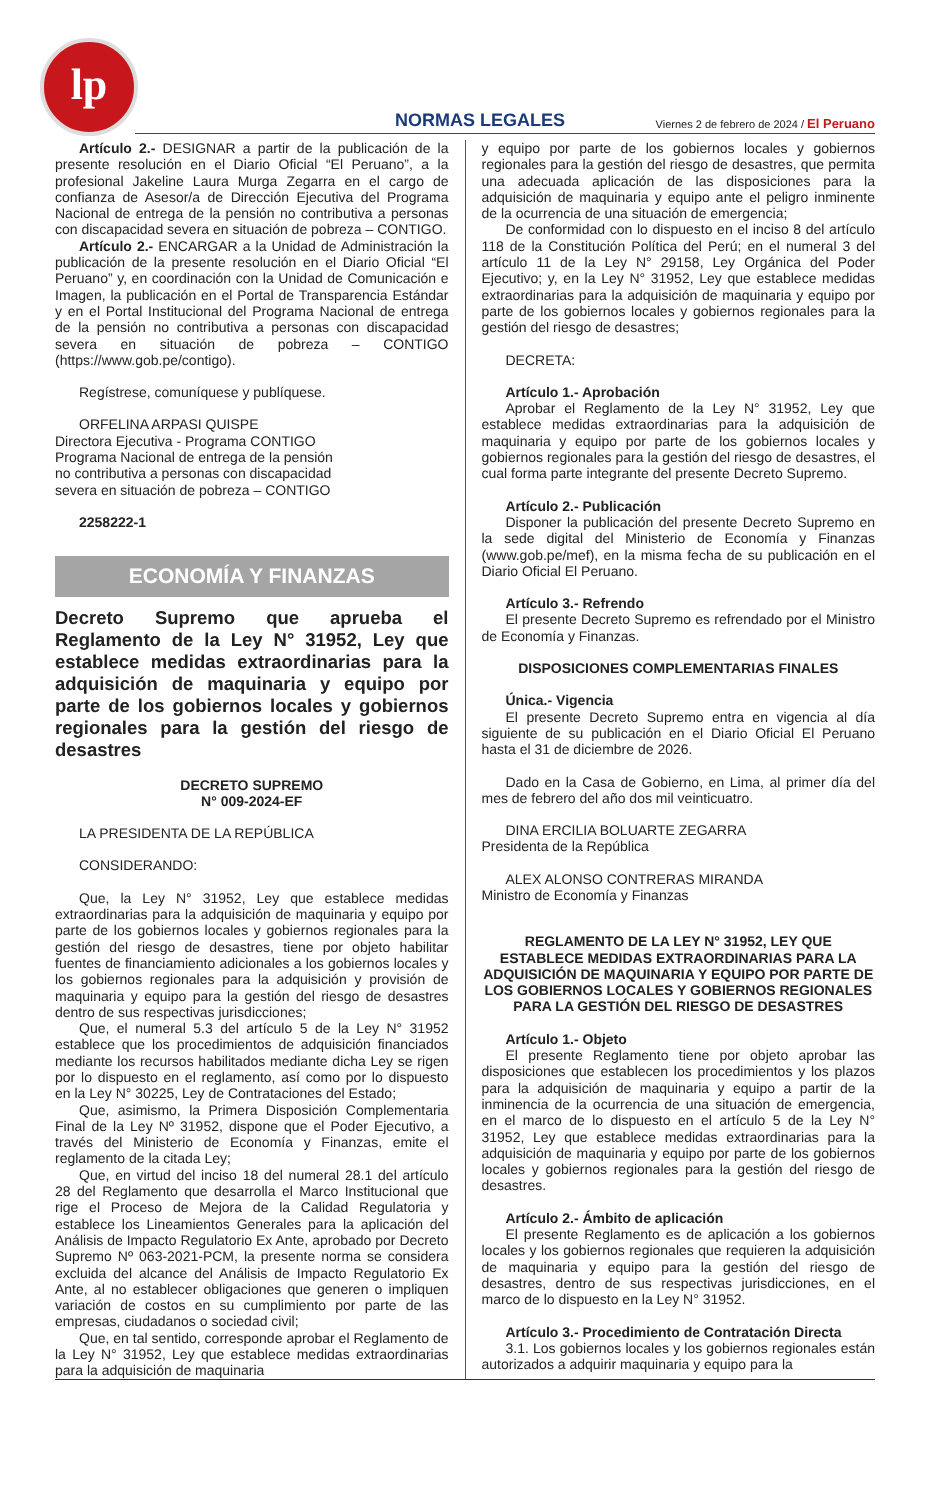lp
NORMAS LEGALES Viernes 2 de febrero de 2024 / El Peruano
Artículo 2.- DESIGNAR a partir de la publicación de la presente resolución en el Diario Oficial “El Peruano”, a la profesional Jakeline Laura Murga Zegarra en el cargo de confianza de Asesor/a de Dirección Ejecutiva del Programa Nacional de entrega de la pensión no contributiva a personas con discapacidad severa en situación de pobreza – CONTIGO.
Artículo 2.- ENCARGAR a la Unidad de Administración la publicación de la presente resolución en el Diario Oficial “El Peruano” y, en coordinación con la Unidad de Comunicación e Imagen, la publicación en el Portal de Transparencia Estándar y en el Portal Institucional del Programa Nacional de entrega de la pensión no contributiva a personas con discapacidad severa en situación de pobreza – CONTIGO (https://www.gob.pe/contigo).
Regístrese, comuníquese y publíquese.
ORFELINA ARPASI QUISPE
Directora Ejecutiva - Programa CONTIGO
Programa Nacional de entrega de la pensión
no contributiva a personas con discapacidad
severa en situación de pobreza – CONTIGO
2258222-1
ECONOMÍA Y FINANZAS
Decreto Supremo que aprueba el Reglamento de la Ley N° 31952, Ley que establece medidas extraordinarias para la adquisición de maquinaria y equipo por parte de los gobiernos locales y gobiernos regionales para la gestión del riesgo de desastres
DECRETO SUPREMO
N° 009-2024-EF
LA PRESIDENTA DE LA REPÚBLICA
CONSIDERANDO:
Que, la Ley N° 31952, Ley que establece medidas extraordinarias para la adquisición de maquinaria y equipo por parte de los gobiernos locales y gobiernos regionales para la gestión del riesgo de desastres, tiene por objeto habilitar fuentes de financiamiento adicionales a los gobiernos locales y los gobiernos regionales para la adquisición y provisión de maquinaria y equipo para la gestión del riesgo de desastres dentro de sus respectivas jurisdicciones;
Que, el numeral 5.3 del artículo 5 de la Ley N° 31952 establece que los procedimientos de adquisición financiados mediante los recursos habilitados mediante dicha Ley se rigen por lo dispuesto en el reglamento, así como por lo dispuesto en la Ley N° 30225, Ley de Contrataciones del Estado;
Que, asimismo, la Primera Disposición Complementaria Final de la Ley Nº 31952, dispone que el Poder Ejecutivo, a través del Ministerio de Economía y Finanzas, emite el reglamento de la citada Ley;
Que, en virtud del inciso 18 del numeral 28.1 del artículo 28 del Reglamento que desarrolla el Marco Institucional que rige el Proceso de Mejora de la Calidad Regulatoria y establece los Lineamientos Generales para la aplicación del Análisis de Impacto Regulatorio Ex Ante, aprobado por Decreto Supremo Nº 063-2021-PCM, la presente norma se considera excluida del alcance del Análisis de Impacto Regulatorio Ex Ante, al no establecer obligaciones que generen o impliquen variación de costos en su cumplimiento por parte de las empresas, ciudadanos o sociedad civil;
Que, en tal sentido, corresponde aprobar el Reglamento de la Ley N° 31952, Ley que establece medidas extraordinarias para la adquisición de maquinaria
y equipo por parte de los gobiernos locales y gobiernos regionales para la gestión del riesgo de desastres, que permita una adecuada aplicación de las disposiciones para la adquisición de maquinaria y equipo ante el peligro inminente de la ocurrencia de una situación de emergencia;
De conformidad con lo dispuesto en el inciso 8 del artículo 118 de la Constitución Política del Perú; en el numeral 3 del artículo 11 de la Ley N° 29158, Ley Orgánica del Poder Ejecutivo; y, en la Ley N° 31952, Ley que establece medidas extraordinarias para la adquisición de maquinaria y equipo por parte de los gobiernos locales y gobiernos regionales para la gestión del riesgo de desastres;
DECRETA:
Artículo 1.- Aprobación
Aprobar el Reglamento de la Ley N° 31952, Ley que establece medidas extraordinarias para la adquisición de maquinaria y equipo por parte de los gobiernos locales y gobiernos regionales para la gestión del riesgo de desastres, el cual forma parte integrante del presente Decreto Supremo.
Artículo 2.- Publicación
Disponer la publicación del presente Decreto Supremo en la sede digital del Ministerio de Economía y Finanzas (www.gob.pe/mef), en la misma fecha de su publicación en el Diario Oficial El Peruano.
Artículo 3.- Refrendo
El presente Decreto Supremo es refrendado por el Ministro de Economía y Finanzas.
DISPOSICIONES COMPLEMENTARIAS FINALES
Única.- Vigencia
El presente Decreto Supremo entra en vigencia al día siguiente de su publicación en el Diario Oficial El Peruano hasta el 31 de diciembre de 2026.
Dado en la Casa de Gobierno, en Lima, al primer día del mes de febrero del año dos mil veinticuatro.
DINA ERCILIA BOLUARTE ZEGARRA
Presidenta de la República
ALEX ALONSO CONTRERAS MIRANDA
Ministro de Economía y Finanzas
REGLAMENTO DE LA LEY N° 31952, LEY QUE ESTABLECE MEDIDAS EXTRAORDINARIAS PARA LA ADQUISICIÓN DE MAQUINARIA Y EQUIPO POR PARTE DE LOS GOBIERNOS LOCALES Y GOBIERNOS REGIONALES PARA LA GESTIÓN DEL RIESGO DE DESASTRES
Artículo 1.- Objeto
El presente Reglamento tiene por objeto aprobar las disposiciones que establecen los procedimientos y los plazos para la adquisición de maquinaria y equipo a partir de la inminencia de la ocurrencia de una situación de emergencia, en el marco de lo dispuesto en el artículo 5 de la Ley N° 31952, Ley que establece medidas extraordinarias para la adquisición de maquinaria y equipo por parte de los gobiernos locales y gobiernos regionales para la gestión del riesgo de desastres.
Artículo 2.- Ámbito de aplicación
El presente Reglamento es de aplicación a los gobiernos locales y los gobiernos regionales que requieren la adquisición de maquinaria y equipo para la gestión del riesgo de desastres, dentro de sus respectivas jurisdicciones, en el marco de lo dispuesto en la Ley N° 31952.
Artículo 3.- Procedimiento de Contratación Directa
3.1. Los gobiernos locales y los gobiernos regionales están autorizados a adquirir maquinaria y equipo para la